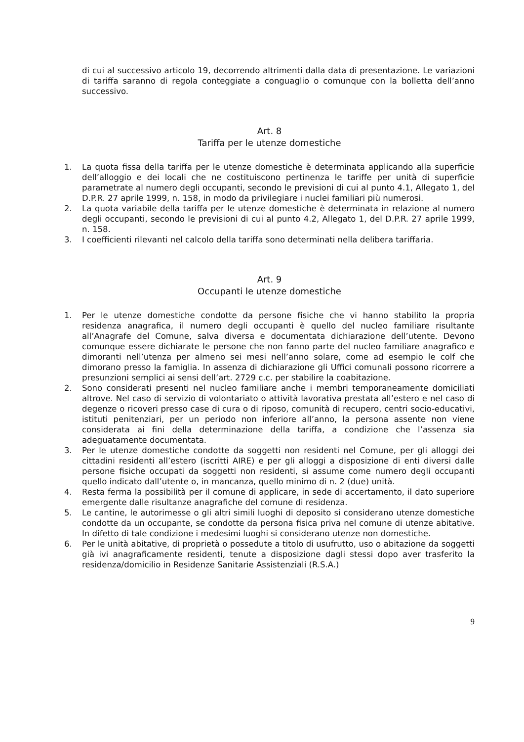di cui al successivo articolo 19, decorrendo altrimenti dalla data di presentazione. Le variazioni di tariffa saranno di regola conteggiate a conguaglio o comunque con la bolletta dell’anno successivo.
Art. 8
Tariffa per le utenze domestiche
1. La quota fissa della tariffa per le utenze domestiche è determinata applicando alla superficie dell’alloggio e dei locali che ne costituiscono pertinenza le tariffe per unità di superficie parametrate al numero degli occupanti, secondo le previsioni di cui al punto 4.1, Allegato 1, del D.P.R. 27 aprile 1999, n. 158, in modo da privilegiare i nuclei familiari più numerosi.
2. La quota variabile della tariffa per le utenze domestiche è determinata in relazione al numero degli occupanti, secondo le previsioni di cui al punto 4.2, Allegato 1, del D.P.R. 27 aprile 1999, n. 158.
3. I coefficienti rilevanti nel calcolo della tariffa sono determinati nella delibera tariffaria.
Art. 9
Occupanti le utenze domestiche
1. Per le utenze domestiche condotte da persone fisiche che vi hanno stabilito la propria residenza anagrafica, il numero degli occupanti è quello del nucleo familiare risultante all’Anagrafe del Comune, salva diversa e documentata dichiarazione dell’utente. Devono comunque essere dichiarate le persone che non fanno parte del nucleo familiare anagrafico e dimoranti nell’utenza per almeno sei mesi nell’anno solare, come ad esempio le colf che dimorano presso la famiglia. In assenza di dichiarazione gli Uffici comunali possono ricorrere a presunzioni semplici ai sensi dell’art. 2729 c.c. per stabilire la coabitazione.
2. Sono considerati presenti nel nucleo familiare anche i membri temporaneamente domiciliati altrove. Nel caso di servizio di volontariato o attività lavorativa prestata all’estero e nel caso di degenze o ricoveri presso case di cura o di riposo, comunità di recupero, centri socio-educativi, istituti penitenziari, per un periodo non inferiore all’anno, la persona assente non viene considerata ai fini della determinazione della tariffa, a condizione che l’assenza sia adeguatamente documentata.
3. Per le utenze domestiche condotte da soggetti non residenti nel Comune, per gli alloggi dei cittadini residenti all’estero (iscritti AIRE) e per gli alloggi a disposizione di enti diversi dalle persone fisiche occupati da soggetti non residenti, si assume come numero degli occupanti quello indicato dall’utente o, in mancanza, quello minimo di n. 2 (due) unità.
4. Resta ferma la possibilità per il comune di applicare, in sede di accertamento, il dato superiore emergente dalle risultanze anagrafiche del comune di residenza.
5. Le cantine, le autorimesse o gli altri simili luoghi di deposito si considerano utenze domestiche condotte da un occupante, se condotte da persona fisica priva nel comune di utenze abitative. In difetto di tale condizione i medesimi luoghi si considerano utenze non domestiche.
6. Per le unità abitative, di proprietà o possedute a titolo di usufrutto, uso o abitazione da soggetti già ivi anagraficamente residenti, tenute a disposizione dagli stessi dopo aver trasferito la residenza/domicilio in Residenze Sanitarie Assistenziali (R.S.A.)
9